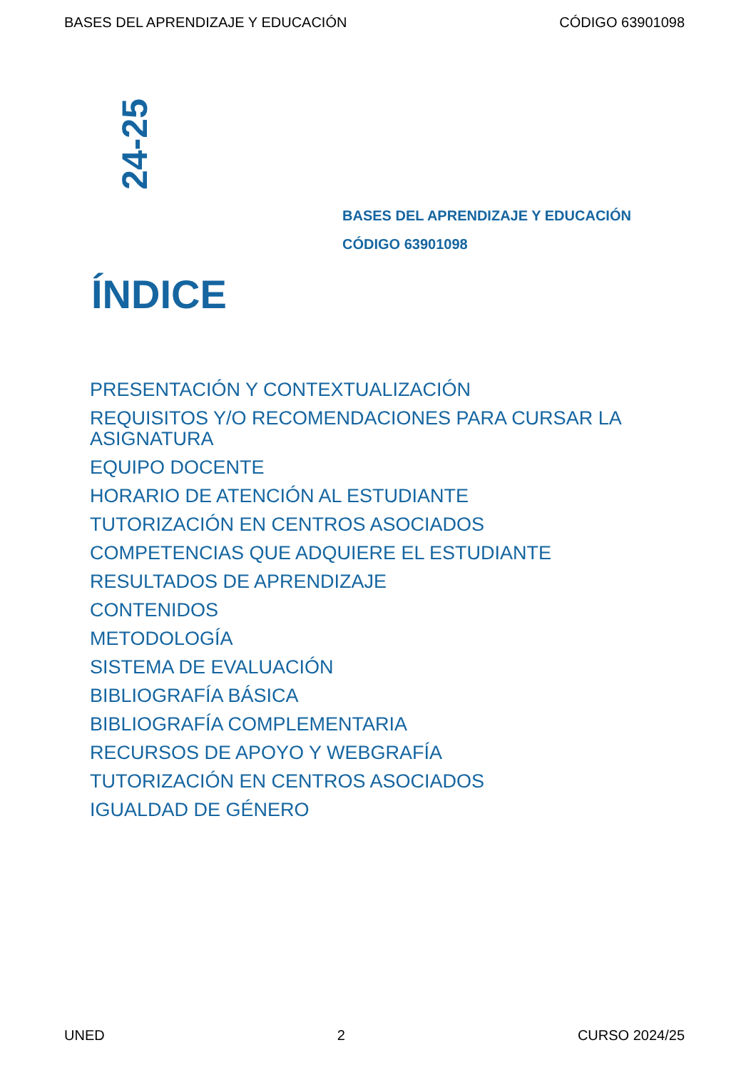BASES DEL APRENDIZAJE Y EDUCACIÓN CÓDIGO 63901098
24-25
BASES DEL APRENDIZAJE Y EDUCACIÓN
CÓDIGO 63901098
ÍNDICE
PRESENTACIÓN Y CONTEXTUALIZACIÓN
REQUISITOS Y/O RECOMENDACIONES PARA CURSAR LA ASIGNATURA
EQUIPO DOCENTE
HORARIO DE ATENCIÓN AL ESTUDIANTE
TUTORIZACIÓN EN CENTROS ASOCIADOS
COMPETENCIAS QUE ADQUIERE EL ESTUDIANTE
RESULTADOS DE APRENDIZAJE
CONTENIDOS
METODOLOGÍA
SISTEMA DE EVALUACIÓN
BIBLIOGRAFÍA BÁSICA
BIBLIOGRAFÍA COMPLEMENTARIA
RECURSOS DE APOYO Y WEBGRAFÍA
TUTORIZACIÓN EN CENTROS ASOCIADOS
IGUALDAD DE GÉNERO
UNED 2 CURSO 2024/25